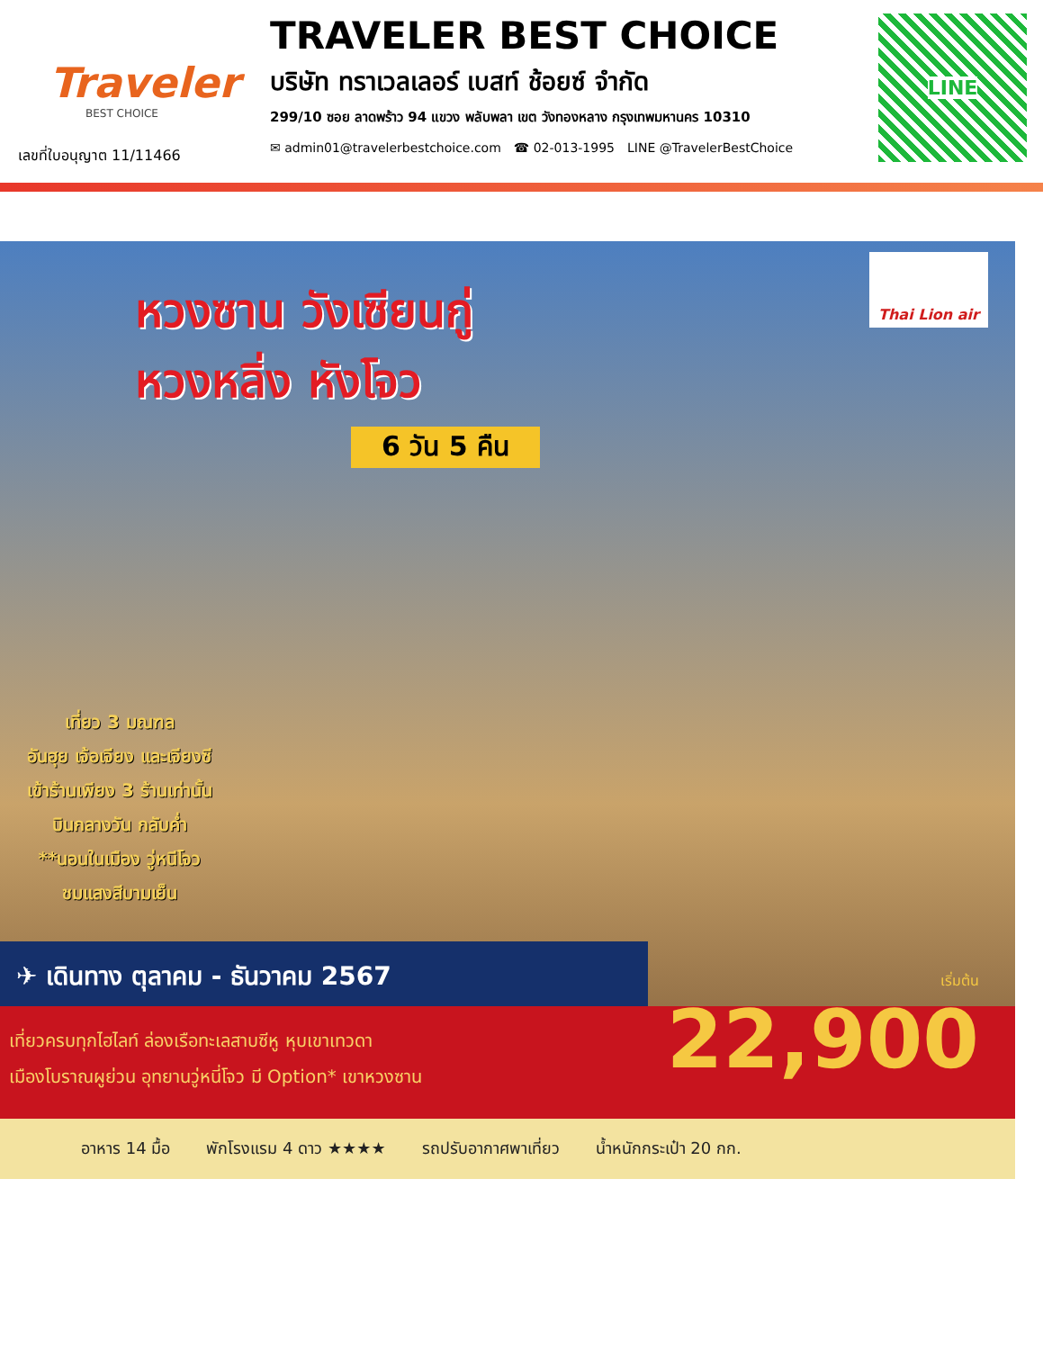Traveler
BEST CHOICE
เลขที่ใบอนุญาต 11/11466
TRAVELER BEST CHOICE
บริษัท ทราเวลเลอร์ เบสท์ ช้อยซ์ จำกัด
299/10 ซอย ลาดพร้าว 94 แขวง พลับพลา เขต วังทองหลาง กรุงเทพมหานคร 10310
✉ admin01@travelerbestchoice.com ☎ 02-013-1995 LINE @TravelerBestChoice
LINE
Thai Lion air
หวงซาน วังเซียนกู่
หวงหลิ่ง หังโจว
6 วัน 5 คืน
เที่ยว 3 มณฑล
อันฮุย เจ้อเจียง และเจียงซี
เข้าร้านเพียง 3 ร้านเท่านั้น
บินกลางวัน กลับค่ำ
**นอนในเมือง วู่หนีโจว
ชมแสงสีบามเย็น
✈ เดินทาง ตุลาคม - ธันวาคม 2567
เที่ยวครบทุกไฮไลท์ ล่องเรือทะเลสาบซีหู หุบเขาเทวดา
เมืองโบราณผูย่วน อุทยานวู่หนี่โจว มี Option* เขาหวงซาน
เริ่มต้น
22,900
อาหาร 14 มื้อ พักโรงแรม 4 ดาว ★★★★ รถปรับอากาศพาเที่ยว น้ำหนักกระเป๋า 20 กก.